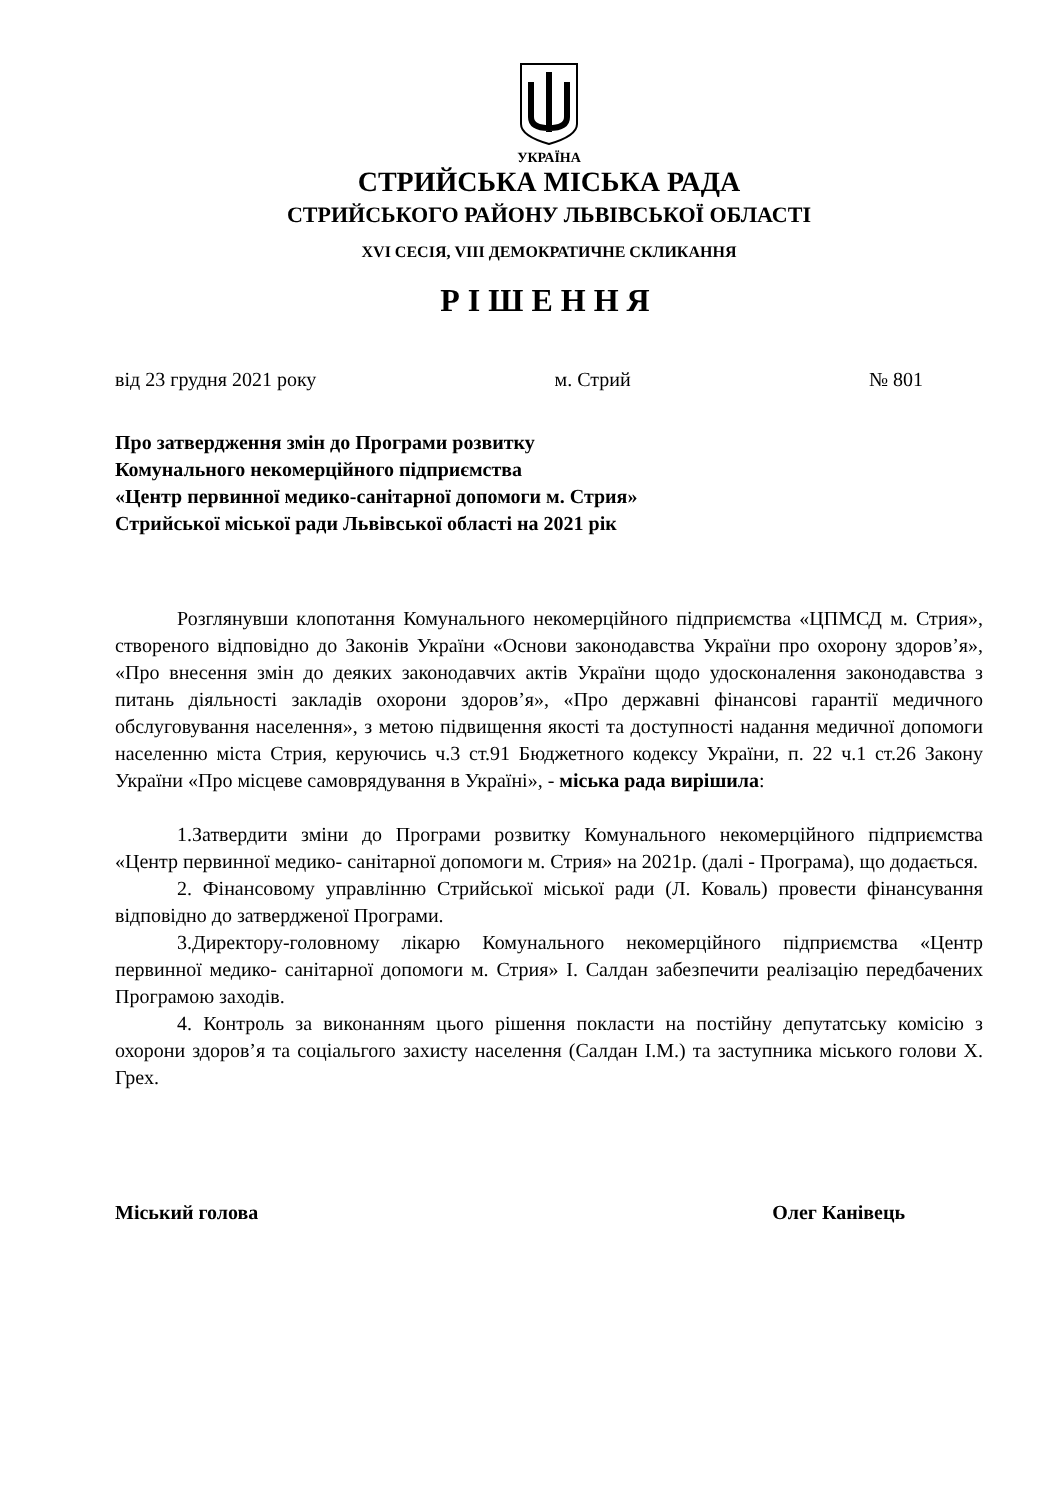УКРАЇНА
СТРИЙСЬКА МІСЬКА РАДА
СТРИЙСЬКОГО РАЙОНУ ЛЬВІВСЬКОЇ ОБЛАСТІ
XVI СЕСІЯ, VIII ДЕМОКРАТИЧНЕ СКЛИКАННЯ
РІШЕННЯ
від 23 грудня 2021 року м. Стрий № 801
Про затвердження змін до Програми розвитку
Комунального некомерційного підприємства
«Центр первинної медико-санітарної допомоги м. Стрия»
Стрийської міської ради Львівської області на 2021 рік
Розглянувши клопотання Комунального некомерційного підприємства «ЦПМСД м. Стрия», створеного відповідно до Законів України «Основи законодавства України про охорону здоров’я», «Про внесення змін до деяких законодавчих актів України щодо удосконалення законодавства з питань діяльності закладів охорони здоров’я», «Про державні фінансові гарантії медичного обслуговування населення», з метою підвищення якості та доступності надання медичної допомоги населенню міста Стрия, керуючись ч.3 ст.91 Бюджетного кодексу України, п. 22 ч.1 ст.26 Закону України «Про місцеве самоврядування в Україні», - міська рада вирішила:
1.Затвердити зміни до Програми розвитку Комунального некомерційного підприємства «Центр первинної медико- санітарної допомоги м. Стрия» на 2021р. (далі - Програма), що додається.
2. Фінансовому управлінню Стрийської міської ради (Л. Коваль) провести фінансування відповідно до затвердженої Програми.
3.Директору-головному лікарю Комунального некомерційного підприємства «Центр первинної медико- санітарної допомоги м. Стрия» І. Салдан забезпечити реалізацію передбачених Програмою заходів.
4. Контроль за виконанням цього рішення покласти на постійну депутатську комісію з охорони здоров’я та соціальгого захисту населення (Салдан І.М.) та заступника міського голови Х. Грех.
Міський голова Олег Канівець